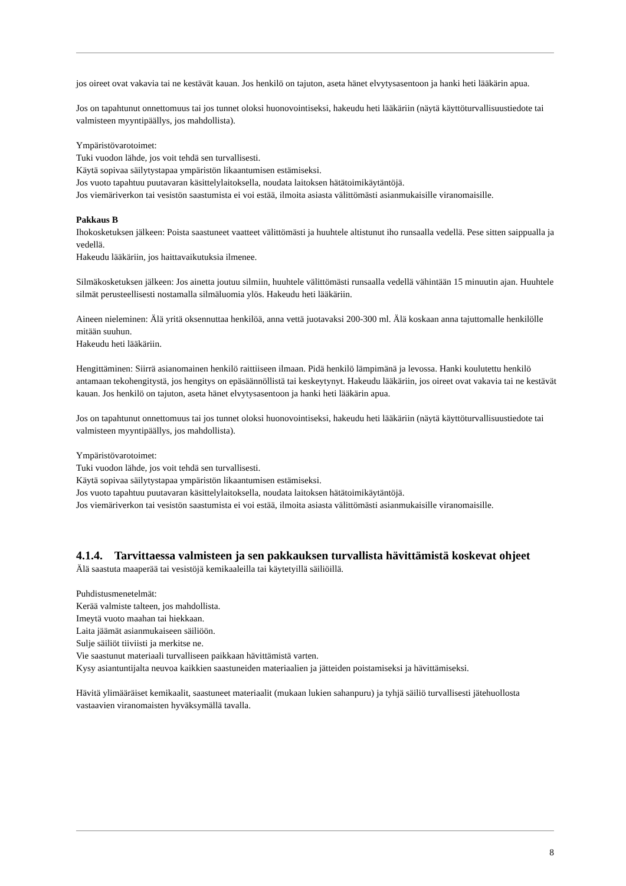jos oireet ovat vakavia tai ne kestävät kauan. Jos henkilö on tajuton, aseta hänet elvytysasentoon ja hanki heti lääkärin apua.
Jos on tapahtunut onnettomuus tai jos tunnet oloksi huonovointiseksi, hakeudu heti lääkäriin (näytä käyttöturvallisuustiedote tai valmisteen myyntipäällys, jos mahdollista).
Ympäristövarotoimet:
Tuki vuodon lähde, jos voit tehdä sen turvallisesti.
Käytä sopivaa säilytystapaa ympäristön likaantumisen estämiseksi.
Jos vuoto tapahtuu puutavaran käsittelylaitoksella, noudata laitoksen hätätoimikäytäntöjä.
Jos viemäriverkon tai vesistön saastumista ei voi estää, ilmoita asiasta välittömästi asianmukaisille viranomaisille.
Pakkaus B
Ihokosketuksen jälkeen: Poista saastuneet vaatteet välittömästi ja huuhtele altistunut iho runsaalla vedellä. Pese sitten saippualla ja vedellä.
Hakeudu lääkäriin, jos haittavaikutuksia ilmenee.
Silmäkosketuksen jälkeen: Jos ainetta joutuu silmiin, huuhtele välittömästi runsaalla vedellä vähintään 15 minuutin ajan. Huuhtele silmät perusteellisesti nostamalla silmäluomia ylös. Hakeudu heti lääkäriin.
Aineen nieleminen: Älä yritä oksennuttaa henkilöä, anna vettä juotavaksi 200-300 ml. Älä koskaan anna tajuttomalle henkilölle mitään suuhun.
Hakeudu heti lääkäriin.
Hengittäminen: Siirrä asianomainen henkilö raittiiseen ilmaan. Pidä henkilö lämpimänä ja levossa. Hanki koulutettu henkilö antamaan tekohengitystä, jos hengitys on epäsäännöllistä tai keskeytynyt. Hakeudu lääkäriin, jos oireet ovat vakavia tai ne kestävät kauan. Jos henkilö on tajuton, aseta hänet elvytysasentoon ja hanki heti lääkärin apua.
Jos on tapahtunut onnettomuus tai jos tunnet oloksi huonovointiseksi, hakeudu heti lääkäriin (näytä käyttöturvallisuustiedote tai valmisteen myyntipäällys, jos mahdollista).
Ympäristövarotoimet:
Tuki vuodon lähde, jos voit tehdä sen turvallisesti.
Käytä sopivaa säilytystapaa ympäristön likaantumisen estämiseksi.
Jos vuoto tapahtuu puutavaran käsittelylaitoksella, noudata laitoksen hätätoimikäytäntöjä.
Jos viemäriverkon tai vesistön saastumista ei voi estää, ilmoita asiasta välittömästi asianmukaisille viranomaisille.
4.1.4. Tarvittaessa valmisteen ja sen pakkauksen turvallista hävittämistä koskevat ohjeet
Älä saastuta maaperää tai vesistöjä kemikaaleilla tai käytetyillä säiliöillä.
Puhdistusmenetelmät:
Kerää valmiste talteen, jos mahdollista.
Imeytä vuoto maahan tai hiekkaan.
Laita jäämät asianmukaiseen säiliöön.
Sulje säiliöt tiiviisti ja merkitse ne.
Vie saastunut materiaali turvalliseen paikkaan hävittämistä varten.
Kysy asiantuntijalta neuvoa kaikkien saastuneiden materiaalien ja jätteiden poistamiseksi ja hävittämiseksi.
Hävitä ylimääräiset kemikaalit, saastuneet materiaalit (mukaan lukien sahanpuru) ja tyhjä säiliö turvallisesti jätehuollosta vastaavien viranomaisten hyväksymällä tavalla.
8